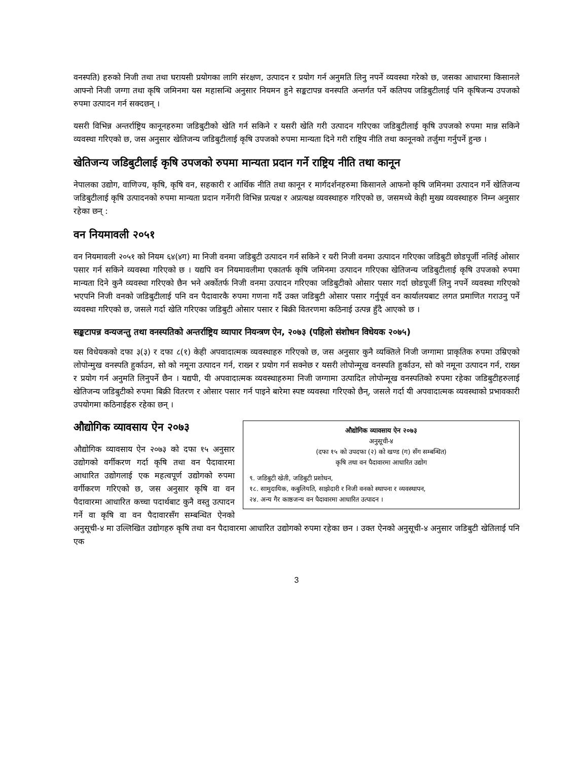वनस्पति) हरुको निजी तथा तथा घरायसी प्रयोगका लागि संरक्षण, उत्पादन र प्रयोग गर्न अनुमति लिनु नपर्ने व्यवस्था गरेको छ, जसका आधारमा किसानले आफ्नो निजी जग्गा तथा कृषि जमिनमा यस महासन्धि अनुसार नियमन हुने सङ्कटापन्न वनस्पति अन्तर्गत पर्ने कतिपय जडिबुटीलाई पनि कृषिजन्य उपजको रुपमा उत्पादन गर्न सक्दछन् ।
यसरी विभिन्न अन्तर्राष्ट्रिय कानूनहरुमा जडिबुटीको खेति गर्न सकिने र यसरी खेति गरी उत्पादन गरिएका जडिबुटीलाई कृषि उपजको रुपमा मान्न सकिने व्यवस्था गरिएको छ, जस अनुसार खेतिजन्य जडिबुटीलाई कृषि उपजको रुपमा मान्यता दिने गरी राष्ट्रिय नीति तथा कानूनको तर्जुमा गर्नुपर्ने हुन्छ ।
खेतिजन्य जडिबुटीलाई कृषि उपजको रुपमा मान्यता प्रदान गर्ने राष्ट्रिय नीति तथा कानून
नेपालका उद्योग, वाणिज्य, कृषि, कृषि वन, सहकारी र आर्थिक नीति तथा कानून र मार्गदर्शनहरुमा किसानले आफनो कृषि जमिनमा उत्पादन गर्ने खेतिजन्य जडिबुटीलाई कृषि उत्पादनको रुपमा मान्यता प्रदान गर्नेगरी विभिन्न प्रत्यक्ष र अप्रत्यक्ष व्यवस्थाहरु गरिएको छ, जसमध्ये केही मुख्य व्यवस्थाहरु निम्न अनुसार रहेका छन् :
वन नियमावली २०५१
वन नियमावली २०५१ को नियम ६४(४ग) मा निजी वनमा जडिबुटी उत्पादन गर्न सकिने र यरी निजी वनमा उत्पादन गरिएका जडिबुटी छोडपूर्जी नलिई ओसार पसार गर्न सकिने व्यवस्था गरिएको छ । यद्यपि वन नियमावलीमा एकातर्फ कृषि जमिनमा उत्पादन गरिएका खेतिजन्य जडिबुटीलाई कृषि उपजको रुपमा मान्यता दिने कुनै व्यवस्था गरिएको छैन भने अर्कोतर्फ निजी वनमा उत्पादन गरिएका जडिबुटीको ओसार पसार गर्दा छोडपूर्जी लिनु नपर्ने व्यवस्था गरिएको भएपनि निजी वनको जडिबुटीलाई पनि वन पैदावारकै रुपमा गणना गर्दै उक्त जडिबुटी ओसार पसार गर्नुपूर्व वन कार्यालयबाट लगत प्रमाणित गराउनु पर्ने व्यवस्था गरिएको छ, जसले गर्दा खेति गरिएका जडिबुटी ओसार पसार र बिक्री वितरणमा कठिनाई उत्पन्न हुँदै आएको छ ।
सङ्कटापन्न वन्यजन्तु तथा वनस्पतिको अन्तर्राष्ट्रिय व्यापार नियन्त्रण ऐन, २०७३ (पहिलो संशोधन विधेयक २०७५)
यस विधेयकको दफा ३(३) र दफा ८(१) केही अपवादात्मक व्यवस्थाहरु गरिएको छ, जस अनुसार कुनै व्यक्तिले निजी जग्गामा प्राकृतिक रुपमा उम्रिएको लोपोन्मुख वनस्पति हुर्काउन, सो को नमूना उत्पादन गर्न, राख्न र प्रयोग गर्न सक्नेछ र यसरी लोपोन्मूख वनस्पति हुर्काउन, सो को नमूना उत्पादन गर्न, राख्न र प्रयोग गर्न अनुमति लिनुपर्ने छैन । यद्यपी, यी अपवादात्मक व्यवस्थाहरुमा निजी जग्गामा उत्पादित लोपोन्मूख वनस्पतिको रुपमा रहेका जडिबुटीहरुलाई खेतिजन्य जडिबुटीको रुपमा बिक्री वितरण र ओसार पसार गर्न पाइने बारेमा स्पष्ट व्यवस्था गरिएको छैन्, जसले गर्दा यी अपवादात्मक व्यवस्थाको प्रभावकारी उपयोगमा कठिनाईहरु रहेका छन् ।
औद्योगिक व्यावसाय ऐन २०७३
अनुसूची-४
(दफा १५ को उपदफा (२) को खण्ड (ग) सँग सम्बन्धित)
कृषि तथा वन पैदावारमा आधारित उद्योग
९. जडिबुटी खेती, जडिबुटी प्रशोधन,
१८. सामुदायिक, कबुलियति, साझेदारी र निजी वनको स्थापना र व्यवस्थापन,
२४. अन्य गैर काष्ठजन्य वन पैदावारमा आधारित उत्पादन ।
औद्योगिक व्यावसाय ऐन २०७३
औद्योगिक व्यावसाय ऐन २०७३ को दफा १५ अनुसार उद्योगको वर्गीकरण गर्दा कृषि तथा वन पैदावारमा आधारित उद्योगलाई एक महत्वपूर्ण उद्योगको रुपमा वर्गीकरण गरिएको छ, जस अनुसार कृषि वा वन पैदावारमा आधारित कच्चा पदार्थबाट कुनै वस्तु उत्पादन गर्ने वा कृषि वा वन पैदावारसँग सम्बन्धित ऐनको अनुसूची-४ मा उल्लिखित उद्योगहरु कृषि तथा वन पैदावारमा आधारित उद्योगको रुपमा रहेका छन । उक्त ऐनको अनुसूची-४ अनुसार जडिबुटी खेतिलाई पनि एक
3